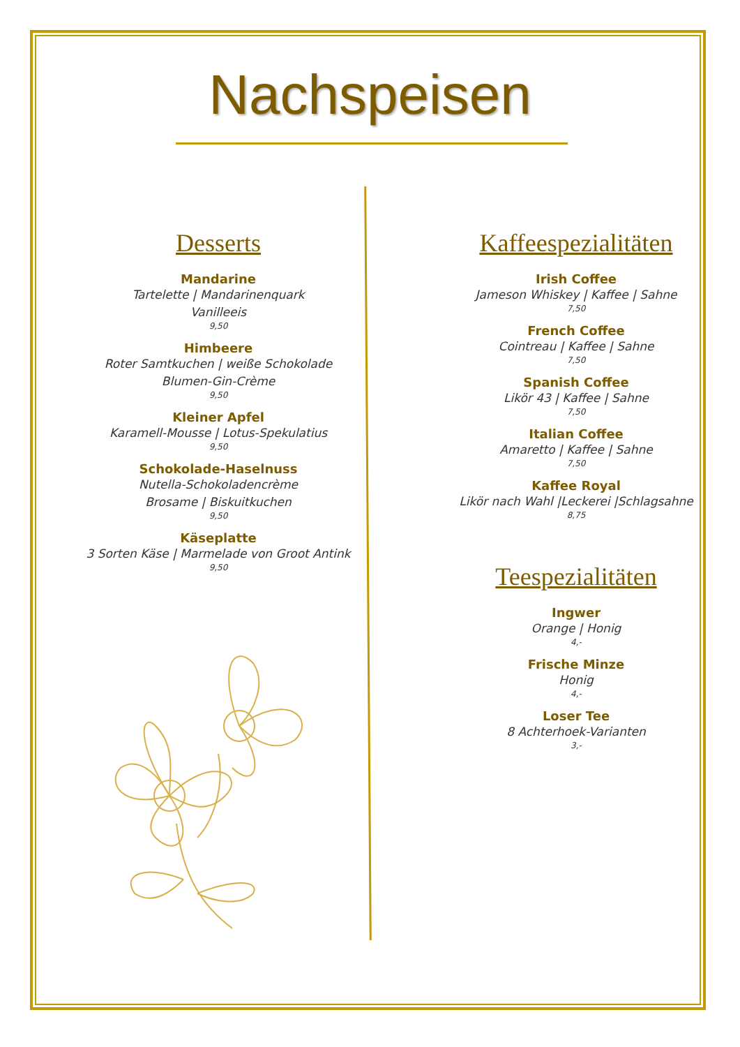Nachspeisen
Desserts
Mandarine
Tartelette | Mandarinenquark
Vanilleeis
9,50
Himbeere
Roter Samtkuchen | weiße Schokolade
Blumen-Gin-Crème
9,50
Kleiner Apfel
Karamell-Mousse | Lotus-Spekulatius
9,50
Schokolade-Haselnuss
Nutella-Schokoladencrème
Brosame | Biskuitkuchen
9,50
Käseplatte
3 Sorten Käse | Marmelade von Groot Antink
9,50
Kaffeespezialitäten
Irish Coffee
Jameson Whiskey | Kaffee | Sahne
7,50
French Coffee
Cointreau | Kaffee | Sahne
7,50
Spanish Coffee
Likör 43 | Kaffee | Sahne
7,50
Italian Coffee
Amaretto | Kaffee | Sahne
7,50
Kaffee Royal
Likör nach Wahl |Leckerei |Schlagsahne
8,75
Teespezialitäten
Ingwer
Orange | Honig
4,-
Frische Minze
Honig
4,-
Loser Tee
8 Achterhoek-Varianten
3,-